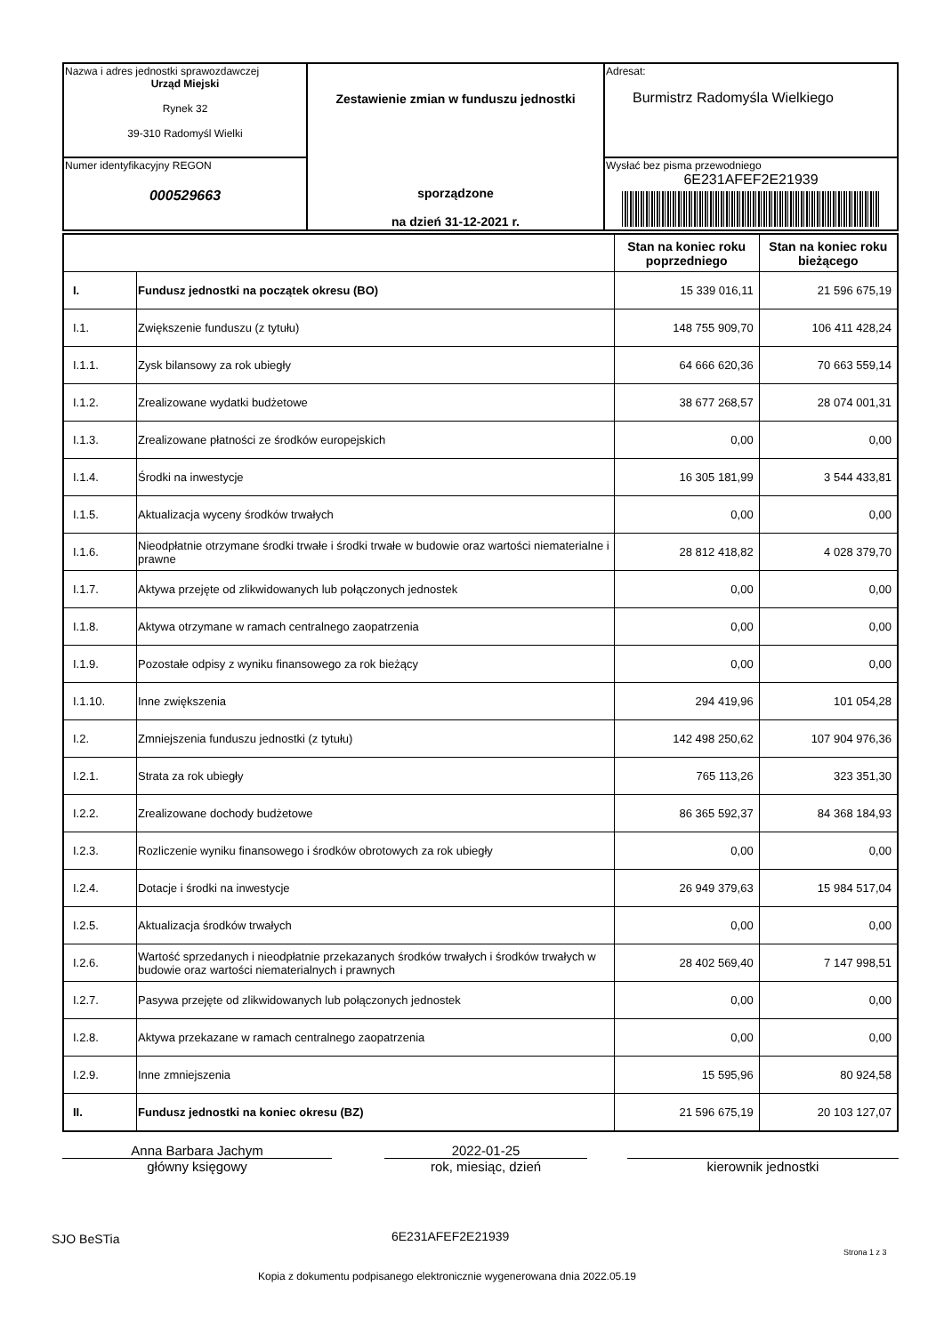| Nazwa i adres jednostki sprawozdawczej Urząd Miejski Rynek 32 39-310 Radomyśl Wielki | Zestawienie zmian w funduszu jednostki sporządzone na dzień 31-12-2021 r. | Adresat: Burmistrz Radomyśla Wielkiego |
| Numer identyfikacyjny REGON 000529663 | | Wysłać bez pisma przewodniego 6E231AFEF2E21939 |
| | | Stan na koniec roku poprzedniego | Stan na koniec roku bieżącego |
| --- | --- | --- | --- |
| I. | Fundusz jednostki na początek okresu (BO) | 15 339 016,11 | 21 596 675,19 |
| I.1. | Zwiększenie funduszu (z tytułu) | 148 755 909,70 | 106 411 428,24 |
| I.1.1. | Zysk bilansowy za rok ubiegły | 64 666 620,36 | 70 663 559,14 |
| I.1.2. | Zrealizowane wydatki budżetowe | 38 677 268,57 | 28 074 001,31 |
| I.1.3. | Zrealizowane płatności ze środków europejskich | 0,00 | 0,00 |
| I.1.4. | Środki na inwestycje | 16 305 181,99 | 3 544 433,81 |
| I.1.5. | Aktualizacja wyceny środków trwałych | 0,00 | 0,00 |
| I.1.6. | Nieodpłatnie otrzymane środki trwałe i środki trwałe w budowie oraz wartości niematerialne i prawne | 28 812 418,82 | 4 028 379,70 |
| I.1.7. | Aktywa przejęte od zlikwidowanych lub połączonych jednostek | 0,00 | 0,00 |
| I.1.8. | Aktywa otrzymane w ramach centralnego zaopatrzenia | 0,00 | 0,00 |
| I.1.9. | Pozostałe odpisy z wyniku finansowego za rok bieżący | 0,00 | 0,00 |
| I.1.10. | Inne zwiększenia | 294 419,96 | 101 054,28 |
| I.2. | Zmniejszenia funduszu jednostki (z tytułu) | 142 498 250,62 | 107 904 976,36 |
| I.2.1. | Strata za rok ubiegły | 765 113,26 | 323 351,30 |
| I.2.2. | Zrealizowane dochody budżetowe | 86 365 592,37 | 84 368 184,93 |
| I.2.3. | Rozliczenie wyniku finansowego i środków obrotowych za rok ubiegły | 0,00 | 0,00 |
| I.2.4. | Dotacje i środki na inwestycje | 26 949 379,63 | 15 984 517,04 |
| I.2.5. | Aktualizacja środków trwałych | 0,00 | 0,00 |
| I.2.6. | Wartość sprzedanych i nieodpłatnie przekazanych środków trwałych i środków trwałych w budowie oraz wartości niematerialnych i prawnych | 28 402 569,40 | 7 147 998,51 |
| I.2.7. | Pasywa przejęte od zlikwidowanych lub połączonych jednostek | 0,00 | 0,00 |
| I.2.8. | Aktywa przekazane w ramach centralnego zaopatrzenia | 0,00 | 0,00 |
| I.2.9. | Inne zmniejszenia | 15 595,96 | 80 924,58 |
| II. | Fundusz jednostki na koniec okresu (BZ) | 21 596 675,19 | 20 103 127,07 |
Anna Barbara Jachym
główny księgowy
2022-01-25
rok, miesiąc, dzień
kierownik jednostki
SJO BeSTia 6E231AFEF2E21939
Strona 1 z 3
Kopia z dokumentu podpisanego elektronicznie wygenerowana dnia 2022.05.19